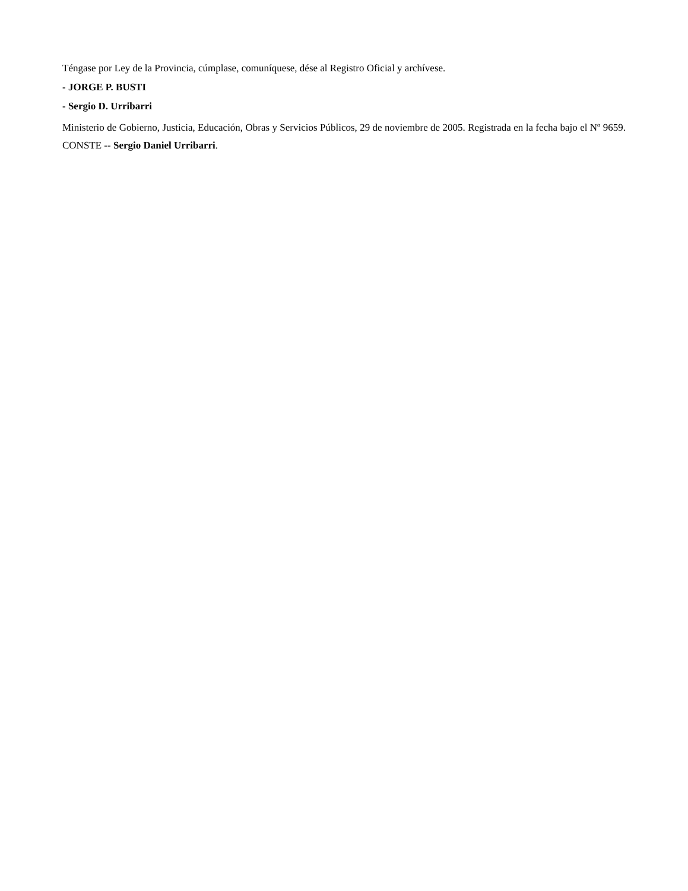Téngase por Ley de la Provincia, cúmplase, comuníquese, dése al Registro Oficial y archívese.
- JORGE P. BUSTI
- Sergio D. Urribarri
Ministerio de Gobierno, Justicia, Educación, Obras y Servicios Públicos, 29 de noviembre de 2005. Registrada en la fecha bajo el Nº 9659. CONSTE -- Sergio Daniel Urribarri.